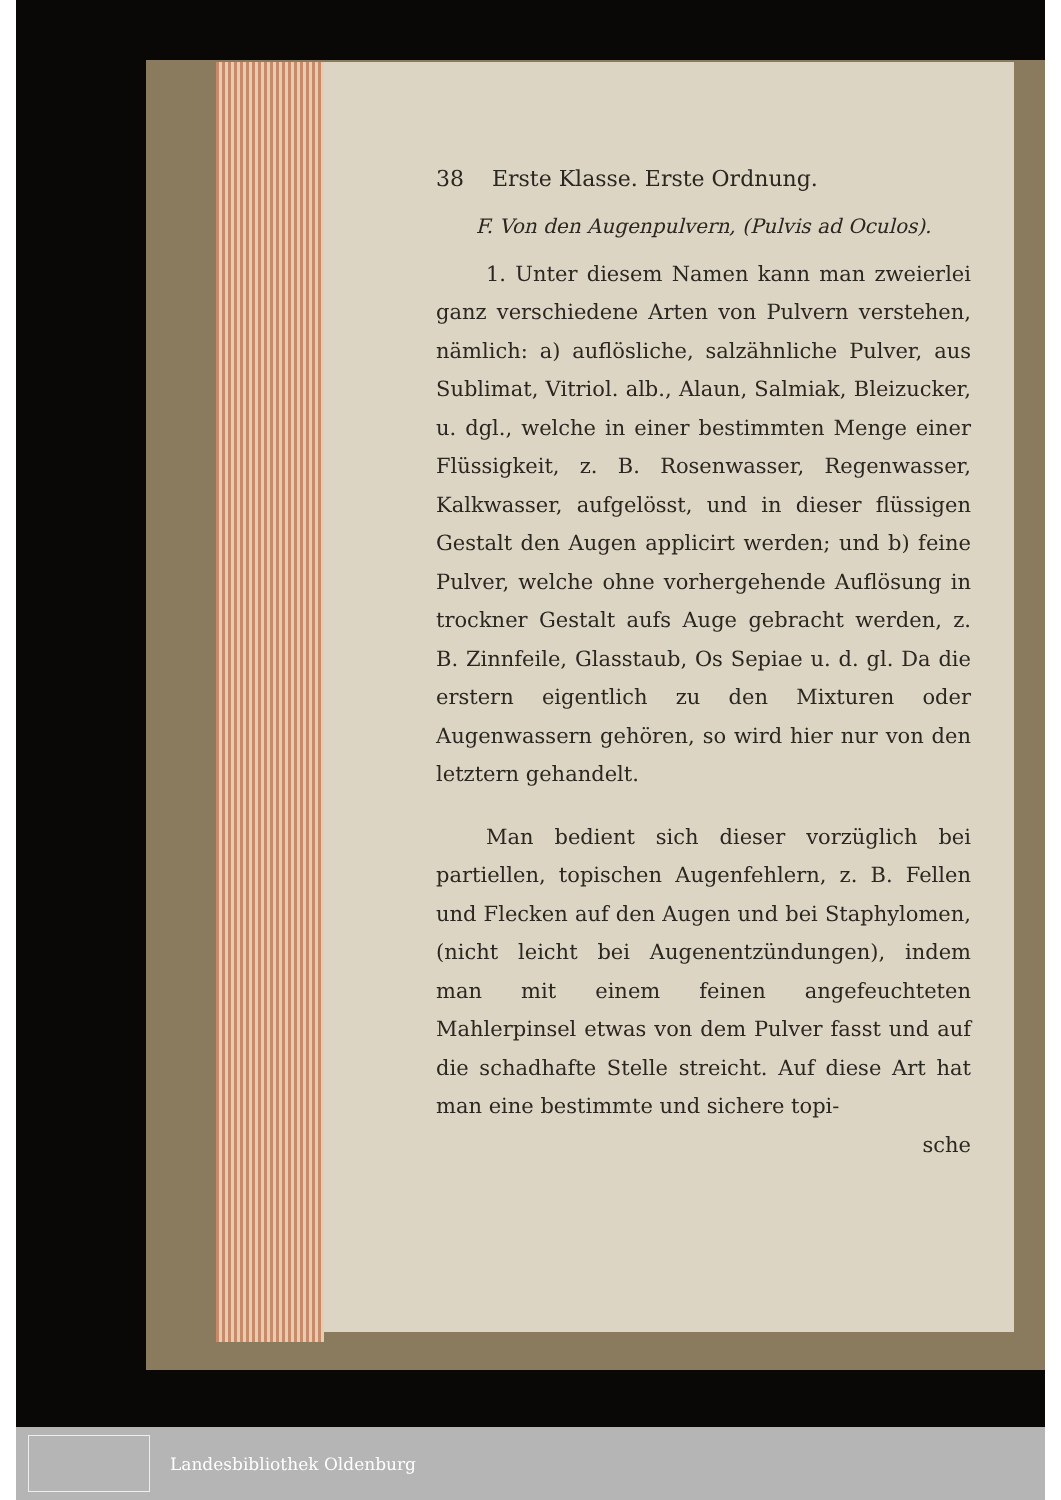38 Erste Klasse. Erste Ordnung.
F. Von den Augenpulvern, (Pulvis ad Oculos).
1. Unter diesem Namen kann man zweierlei ganz verschiedene Arten von Pulvern verstehen, nämlich: a) auflösliche, salzähnliche Pulver, aus Sublimat, Vitriol. alb., Alaun, Salmiak, Bleizucker, u. dgl., welche in einer bestimmten Menge einer Flüssigkeit, z. B. Rosenwasser, Regenwasser, Kalkwasser, aufgelösst, und in dieser flüssigen Gestalt den Augen applicirt werden; und b) feine Pulver, welche ohne vorhergehende Auflösung in trockner Gestalt aufs Auge gebracht werden, z. B. Zinnfeile, Glasstaub, Os Sepiae u. d. gl. Da die erstern eigentlich zu den Mixturen oder Augenwassern gehören, so wird hier nur von den letztern gehandelt.
Man bedient sich dieser vorzüglich bei partiellen, topischen Augenfehlern, z. B. Fellen und Flecken auf den Augen und bei Staphylomen, (nicht leicht bei Augenentzündungen), indem man mit einem feinen angefeuchteten Mahlerpinsel etwas von dem Pulver fasst und auf die schadhafte Stelle streicht. Auf diese Art hat man eine bestimmte und sichere topi-
sche
Landesbibliothek Oldenburg